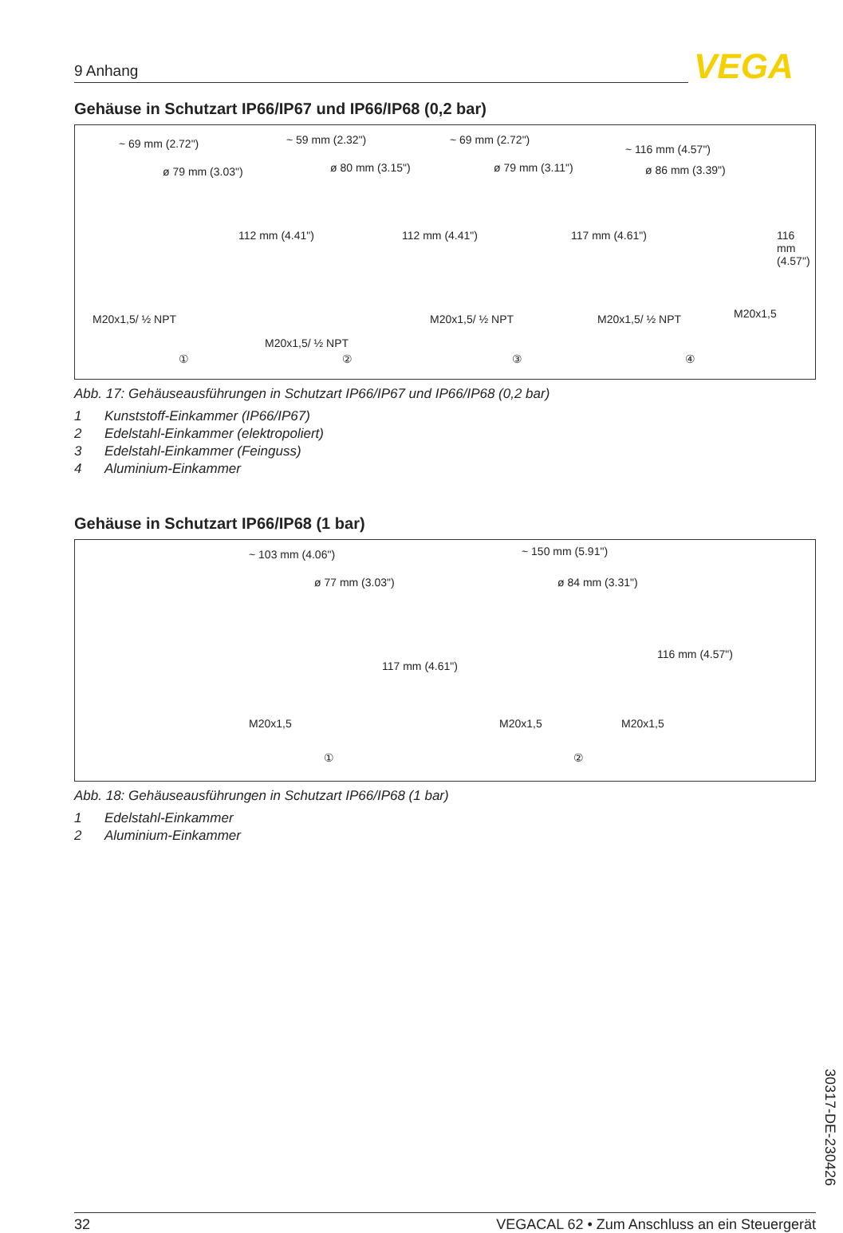9 Anhang VEGA
Gehäuse in Schutzart IP66/IP67 und IP66/IP68 (0,2 bar)
~ 69 mm (2.72")
ø 79 mm (3.03")
112 mm (4.41")
M20x1,5/ ½ NPT
①
~ 59 mm (2.32")
ø 80 mm (3.15")
112 mm (4.41")
M20x1,5/ ½ NPT
②
~ 69 mm (2.72")
ø 79 mm (3.11")
117 mm (4.61")
M20x1,5/ ½ NPT
③
~ 116 mm (4.57")
ø 86 mm (3.39")
116 mm (4.57")
M20x1,5/ ½ NPT M20x1,5
④
Abb. 17: Gehäuseausführungen in Schutzart IP66/IP67 und IP66/IP68 (0,2 bar)
1 Kunststoff-Einkammer (IP66/IP67)
2 Edelstahl-Einkammer (elektropoliert)
3 Edelstahl-Einkammer (Feinguss)
4 Aluminium-Einkammer
Gehäuse in Schutzart IP66/IP68 (1 bar)
~ 103 mm (4.06")
ø 77 mm (3.03")
117 mm (4.61")
M20x1,5
①
~ 150 mm (5.91")
ø 84 mm (3.31")
116 mm (4.57")
M20x1,5 M20x1,5
②
Abb. 18: Gehäuseausführungen in Schutzart IP66/IP68 (1 bar)
1 Edelstahl-Einkammer
2 Aluminium-Einkammer
30317-DE-230426
32 VEGACAL 62 • Zum Anschluss an ein Steuergerät